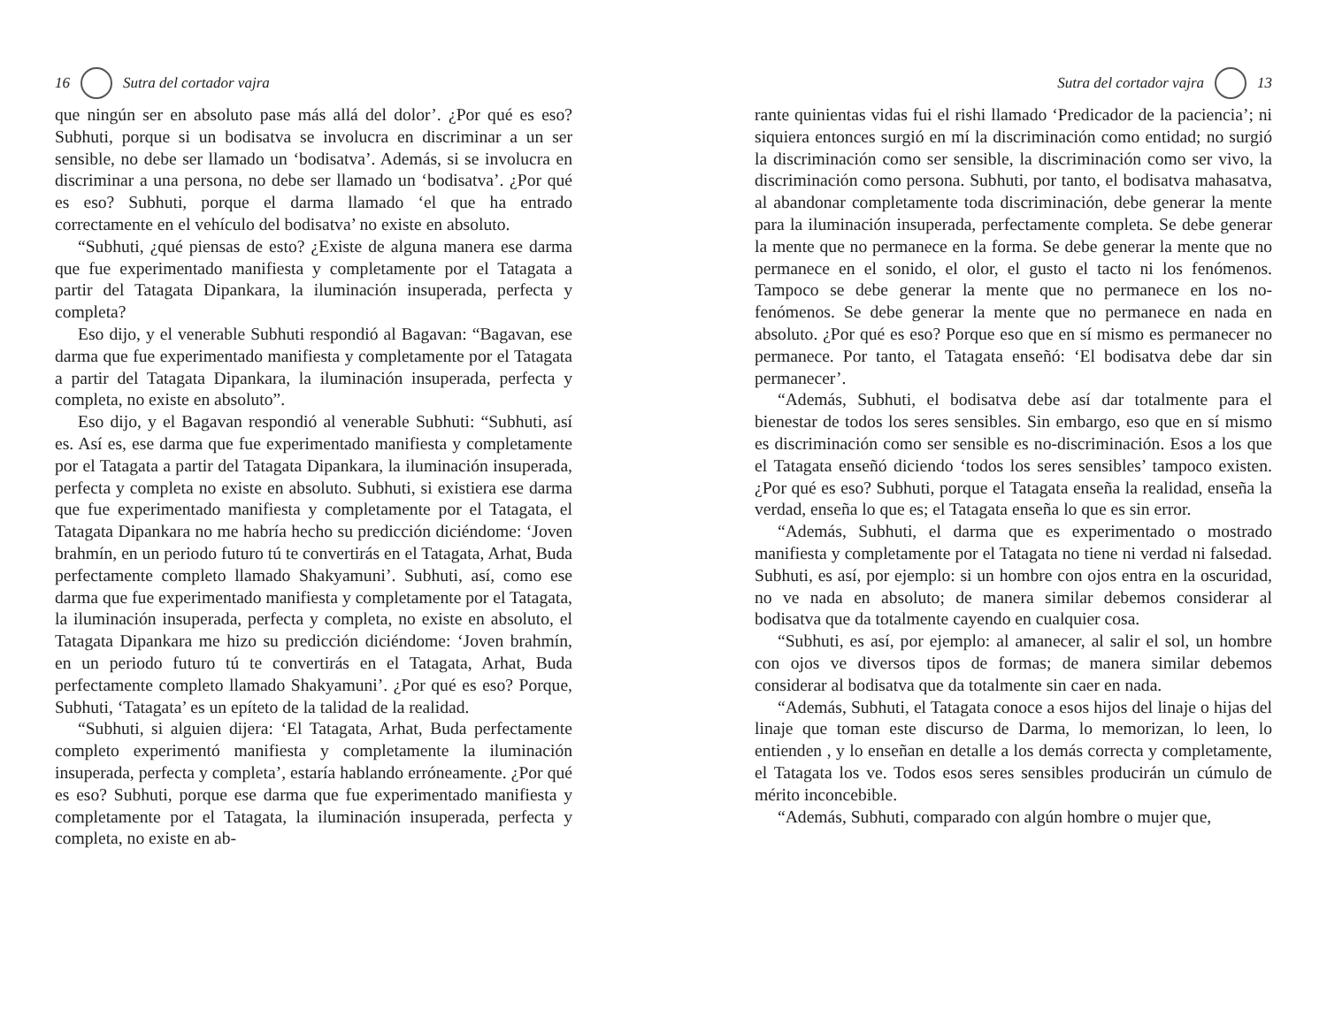16 Sutra del cortador vajra
que ningún ser en absoluto pase más allá del dolor’. ¿Por qué es eso? Subhuti, porque si un bodisatva se involucra en discriminar a un ser sensible, no debe ser llamado un ‘bodisatva’. Además, si se involucra en discriminar a una persona, no debe ser llamado un ‘bodisatva’. ¿Por qué es eso? Subhuti, porque el darma llamado ‘el que ha entrado correctamente en el vehículo del bodisatva’ no existe en absoluto.
“Subhuti, ¿qué piensas de esto? ¿Existe de alguna manera ese darma que fue experimentado manifiesta y completamente por el Tatagata a partir del Tatagata Dipankara, la iluminación insuperada, perfecta y completa?
Eso dijo, y el venerable Subhuti respondió al Bagavan: “Bagavan, ese darma que fue experimentado manifiesta y completamente por el Tatagata a partir del Tatagata Dipankara, la iluminación insuperada, perfecta y completa, no existe en absoluto”.
Eso dijo, y el Bagavan respondió al venerable Subhuti: “Subhuti, así es. Así es, ese darma que fue experimentado manifiesta y completamente por el Tatagata a partir del Tatagata Dipankara, la iluminación insuperada, perfecta y completa no existe en absoluto. Subhuti, si existiera ese darma que fue experimentado manifiesta y completamente por el Tatagata, el Tatagata Dipankara no me habría hecho su predicción diciéndome: ‘Joven brahmín, en un periodo futuro tú te convertirás en el Tatagata, Arhat, Buda perfectamente completo llamado Shakyamuni’. Subhuti, así, como ese darma que fue experimentado manifiesta y completamente por el Tatagata, la iluminación insuperada, perfecta y completa, no existe en absoluto, el Tatagata Dipankara me hizo su predicción diciéndome: ‘Joven brahmín, en un periodo futuro tú te convertirás en el Tatagata, Arhat, Buda perfectamente completo llamado Shakyamuni’. ¿Por qué es eso? Porque, Subhuti, ‘Tatagata’ es un epíteto de la talidad de la realidad.
“Subhuti, si alguien dijera: ‘El Tatagata, Arhat, Buda perfectamente completo experimentó manifiesta y completamente la iluminación insuperada, perfecta y completa’, estaría hablando erróneamente. ¿Por qué es eso? Subhuti, porque ese darma que fue experimentado manifiesta y completamente por el Tatagata, la iluminación insuperada, perfecta y completa, no existe en ab-
Sutra del cortador vajra 13
rante quinientas vidas fui el rishi llamado ‘Predicador de la paciencia’; ni siquiera entonces surgió en mí la discriminación como entidad; no surgió la discriminación como ser sensible, la discriminación como ser vivo, la discriminación como persona. Subhuti, por tanto, el bodisatva mahasatva, al abandonar completamente toda discriminación, debe generar la mente para la iluminación insuperada, perfectamente completa. Se debe generar la mente que no permanece en la forma. Se debe generar la mente que no permanece en el sonido, el olor, el gusto el tacto ni los fenómenos. Tampoco se debe generar la mente que no permanece en los no-fenómenos. Se debe generar la mente que no permanece en nada en absoluto. ¿Por qué es eso? Porque eso que en sí mismo es permanecer no permanece. Por tanto, el Tatagata enseñó: ‘El bodisatva debe dar sin permanecer’.
“Además, Subhuti, el bodisatva debe así dar totalmente para el bienestar de todos los seres sensibles. Sin embargo, eso que en sí mismo es discriminación como ser sensible es no-discriminación. Esos a los que el Tatagata enseñó diciendo ‘todos los seres sensibles’ tampoco existen. ¿Por qué es eso? Subhuti, porque el Tatagata enseña la realidad, enseña la verdad, enseña lo que es; el Tatagata enseña lo que es sin error.
“Además, Subhuti, el darma que es experimentado o mostrado manifiesta y completamente por el Tatagata no tiene ni verdad ni falsedad. Subhuti, es así, por ejemplo: si un hombre con ojos entra en la oscuridad, no ve nada en absoluto; de manera similar debemos considerar al bodisatva que da totalmente cayendo en cualquier cosa.
“Subhuti, es así, por ejemplo: al amanecer, al salir el sol, un hombre con ojos ve diversos tipos de formas; de manera similar debemos considerar al bodisatva que da totalmente sin caer en nada.
“Además, Subhuti, el Tatagata conoce a esos hijos del linaje o hijas del linaje que toman este discurso de Darma, lo memorizan, lo leen, lo entienden , y lo enseñan en detalle a los demás correcta y completamente, el Tatagata los ve. Todos esos seres sensibles producirán un cúmulo de mérito inconcebible.
“Además, Subhuti, comparado con algún hombre o mujer que,